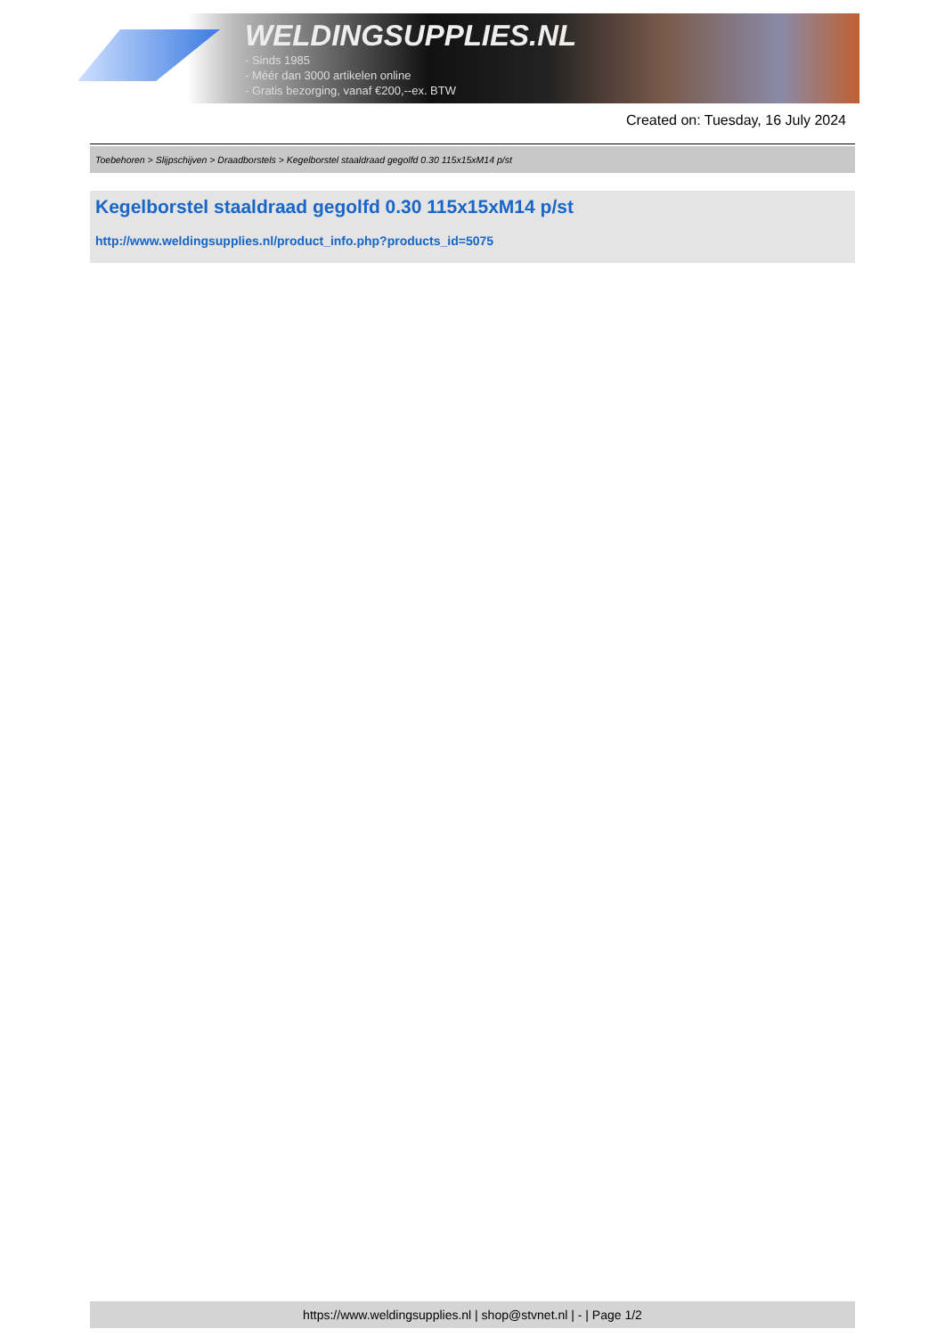WELDINGSUPPLIES.NL
- Sinds 1985
- Méér dan 3000 artikelen online
- Gratis bezorging, vanaf €200,--ex. BTW
Created on: Tuesday, 16 July 2024
Toebehoren > Slijpschijven > Draadborstels > Kegelborstel staaldraad gegolfd 0.30 115x15xM14 p/st
Kegelborstel staaldraad gegolfd 0.30 115x15xM14 p/st
http://www.weldingsupplies.nl/product_info.php?products_id=5075
https://www.weldingsupplies.nl | shop@stvnet.nl | - | Page 1/2